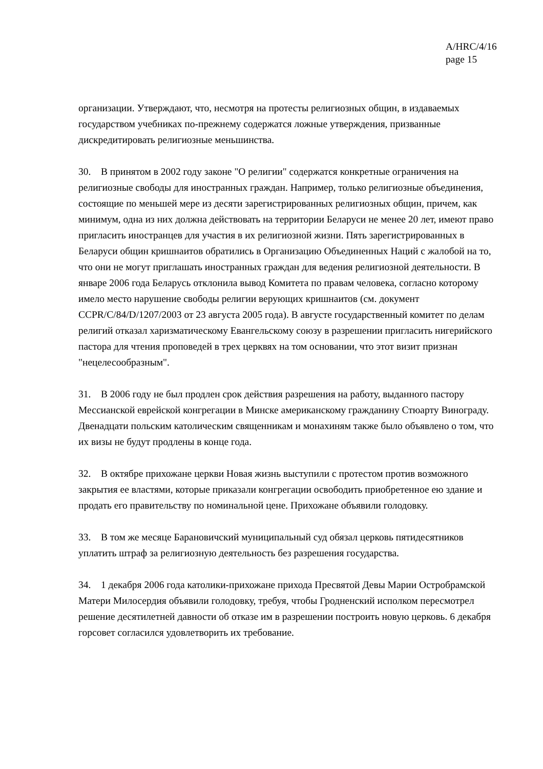A/HRC/4/16
page 15
организации. Утверждают, что, несмотря на протесты религиозных общин, в издаваемых государством учебниках по-прежнему содержатся ложные утверждения, призванные дискредитировать религиозные меньшинства.
30. В принятом в 2002 году законе "О религии" содержатся конкретные ограничения на религиозные свободы для иностранных граждан. Например, только религиозные объединения, состоящие по меньшей мере из десяти зарегистрированных религиозных общин, причем, как минимум, одна из них должна действовать на территории Беларуси не менее 20 лет, имеют право пригласить иностранцев для участия в их религиозной жизни. Пять зарегистрированных в Беларуси общин кришнаитов обратились в Организацию Объединенных Наций с жалобой на то, что они не могут приглашать иностранных граждан для ведения религиозной деятельности. В январе 2006 года Беларусь отклонила вывод Комитета по правам человека, согласно которому имело место нарушение свободы религии верующих кришнаитов (см. документ CCPR/C/84/D/1207/2003 от 23 августа 2005 года). В августе государственный комитет по делам религий отказал харизматическому Евангельскому союзу в разрешении пригласить нигерийского пастора для чтения проповедей в трех церквях на том основании, что этот визит признан "нецелесообразным".
31. В 2006 году не был продлен срок действия разрешения на работу, выданного пастору Мессианской еврейской конгрегации в Минске американскому гражданину Стюарту Винограду. Двенадцати польским католическим священникам и монахиням также было объявлено о том, что их визы не будут продлены в конце года.
32. В октябре прихожане церкви Новая жизнь выступили с протестом против возможного закрытия ее властями, которые приказали конгрегации освободить приобретенное ею здание и продать его правительству по номинальной цене. Прихожане объявили голодовку.
33. В том же месяце Барановичский муниципальный суд обязал церковь пятидесятников уплатить штраф за религиозную деятельность без разрешения государства.
34. 1 декабря 2006 года католики-прихожане прихода Пресвятой Девы Марии Остробрамской Матери Милосердия объявили голодовку, требуя, чтобы Гродненский исполком пересмотрел решение десятилетней давности об отказе им в разрешении построить новую церковь. 6 декабря горсовет согласился удовлетворить их требование.